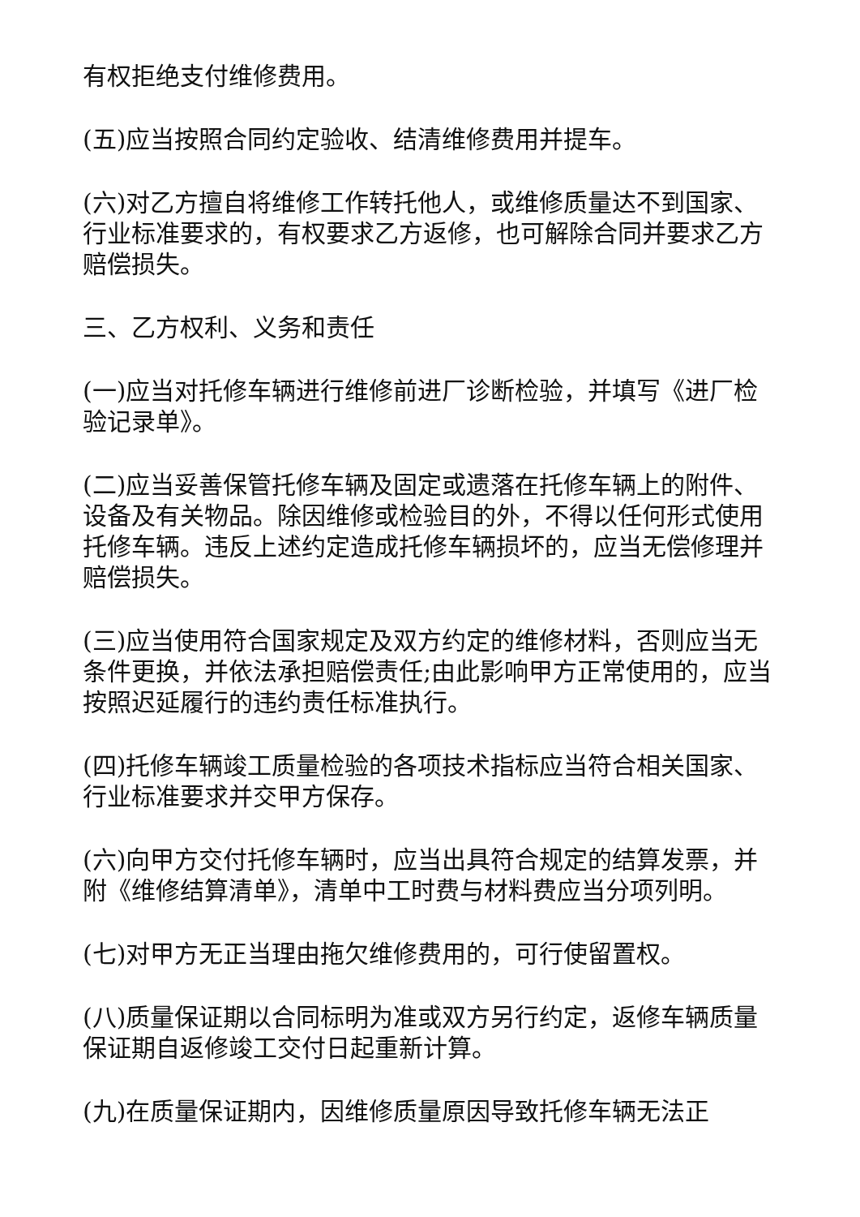有权拒绝支付维修费用。
(五)应当按照合同约定验收、结清维修费用并提车。
(六)对乙方擅自将维修工作转托他人，或维修质量达不到国家、行业标准要求的，有权要求乙方返修，也可解除合同并要求乙方赔偿损失。
三、乙方权利、义务和责任
(一)应当对托修车辆进行维修前进厂诊断检验，并填写《进厂检验记录单》。
(二)应当妥善保管托修车辆及固定或遗落在托修车辆上的附件、设备及有关物品。除因维修或检验目的外，不得以任何形式使用托修车辆。违反上述约定造成托修车辆损坏的，应当无偿修理并赔偿损失。
(三)应当使用符合国家规定及双方约定的维修材料，否则应当无条件更换，并依法承担赔偿责任;由此影响甲方正常使用的，应当按照迟延履行的违约责任标准执行。
(四)托修车辆竣工质量检验的各项技术指标应当符合相关国家、行业标准要求并交甲方保存。
(六)向甲方交付托修车辆时，应当出具符合规定的结算发票，并附《维修结算清单》，清单中工时费与材料费应当分项列明。
(七)对甲方无正当理由拖欠维修费用的，可行使留置权。
(八)质量保证期以合同标明为准或双方另行约定，返修车辆质量保证期自返修竣工交付日起重新计算。
(九)在质量保证期内，因维修质量原因导致托修车辆无法正